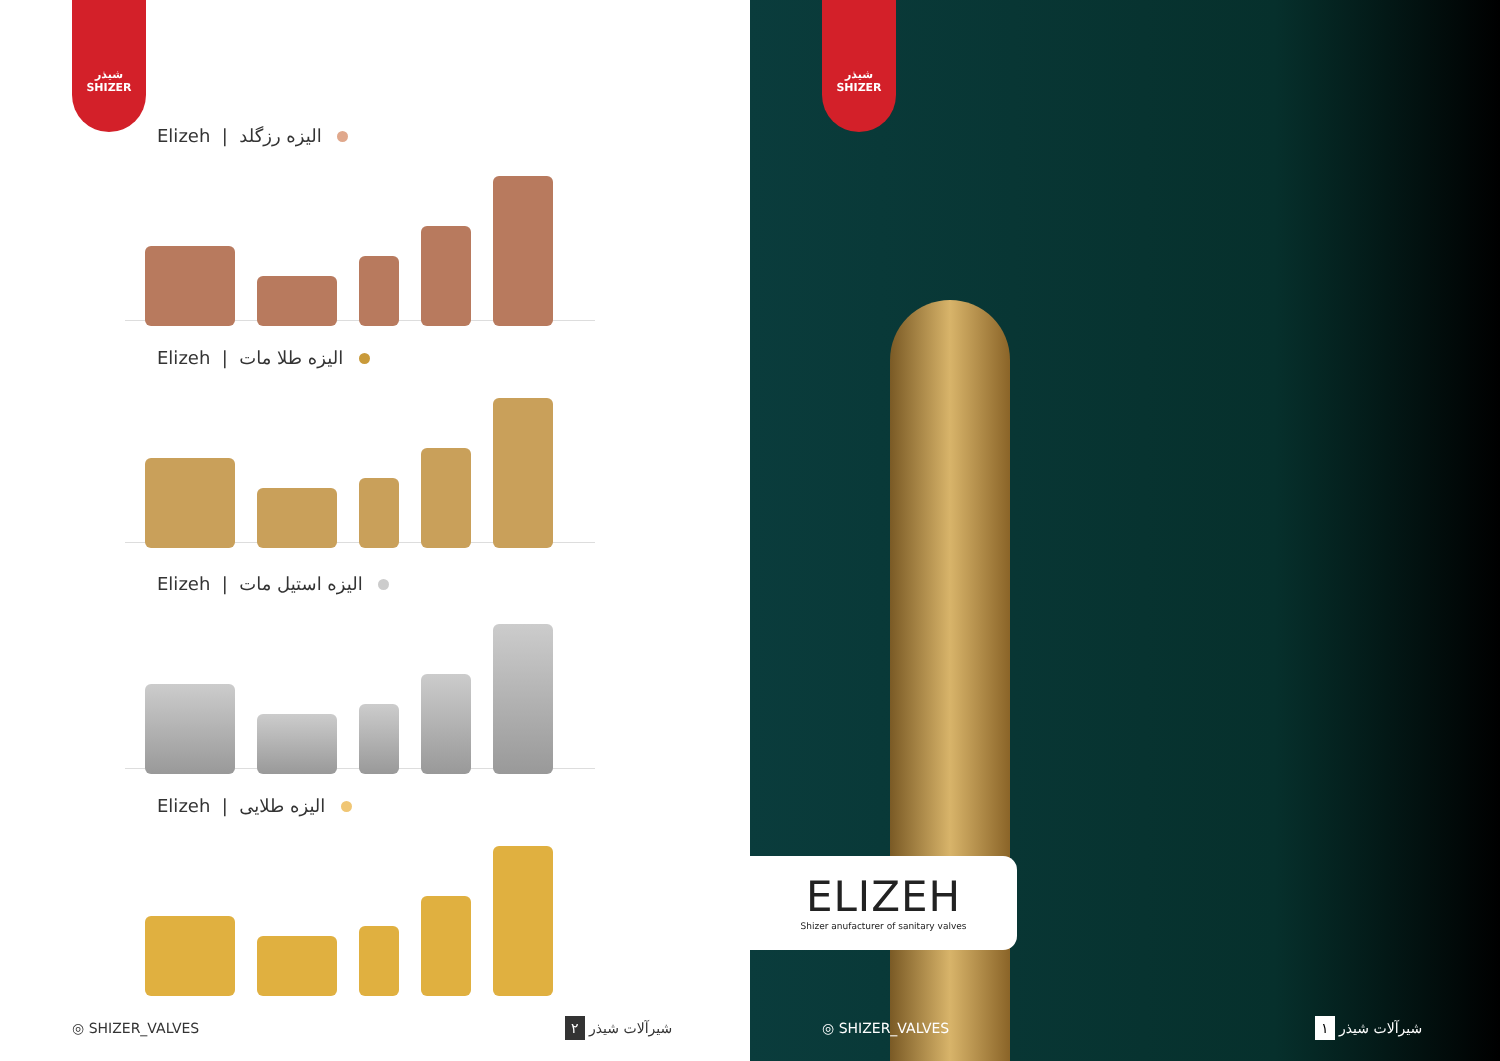شیذر
SHIZER
Elizeh | الیزه رزگلد
Elizeh | الیزه طلا مات
Elizeh | الیزه استیل مات
Elizeh | الیزه طلایی
◎ SHIZER_VALVES شیرآلات شیذر ۲
شیذر
SHIZER
ELIZEH
Shizer anufacturer of sanitary valves
◎ SHIZER_VALVES شیرآلات شیذر ۱